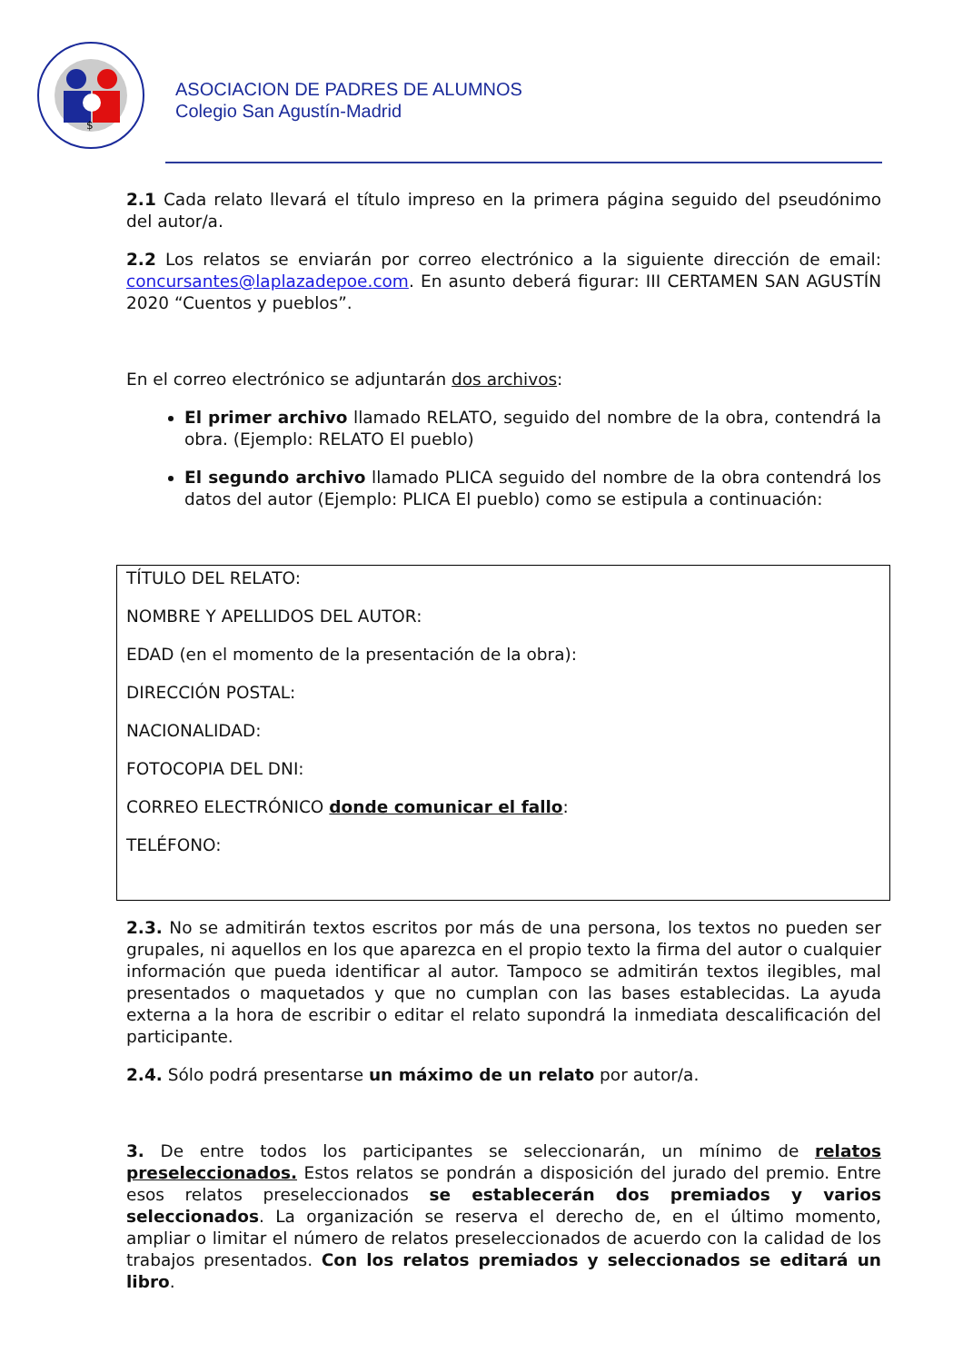$
ASOCIACION DE PADRES DE ALUMNOS
Colegio San Agustín-Madrid
2.1 Cada relato llevará el título impreso en la primera página seguido del pseudónimo del autor/a.
2.2 Los relatos se enviarán por correo electrónico a la siguiente dirección de email: concursantes@laplazadepoe.com. En asunto deberá figurar: III CERTAMEN SAN AGUSTÍN 2020 “Cuentos y pueblos”.
En el correo electrónico se adjuntarán dos archivos:
El primer archivo llamado RELATO, seguido del nombre de la obra, contendrá la obra. (Ejemplo: RELATO El pueblo)
El segundo archivo llamado PLICA seguido del nombre de la obra contendrá los datos del autor (Ejemplo: PLICA El pueblo) como se estipula a continuación:
TÍTULO DEL RELATO:
NOMBRE Y APELLIDOS DEL AUTOR:
EDAD (en el momento de la presentación de la obra):
DIRECCIÓN POSTAL:
NACIONALIDAD:
FOTOCOPIA DEL DNI:
CORREO ELECTRÓNICO donde comunicar el fallo:
TELÉFONO:
2.3. No se admitirán textos escritos por más de una persona, los textos no pueden ser grupales, ni aquellos en los que aparezca en el propio texto la firma del autor o cualquier información que pueda identificar al autor. Tampoco se admitirán textos ilegibles, mal presentados o maquetados y que no cumplan con las bases establecidas. La ayuda externa a la hora de escribir o editar el relato supondrá la inmediata descalificación del participante.
2.4. Sólo podrá presentarse un máximo de un relato por autor/a.
3. De entre todos los participantes se seleccionarán, un mínimo de relatos preseleccionados. Estos relatos se pondrán a disposición del jurado del premio. Entre esos relatos preseleccionados se establecerán dos premiados y varios seleccionados. La organización se reserva el derecho de, en el último momento, ampliar o limitar el número de relatos preseleccionados de acuerdo con la calidad de los trabajos presentados. Con los relatos premiados y seleccionados se editará un libro.